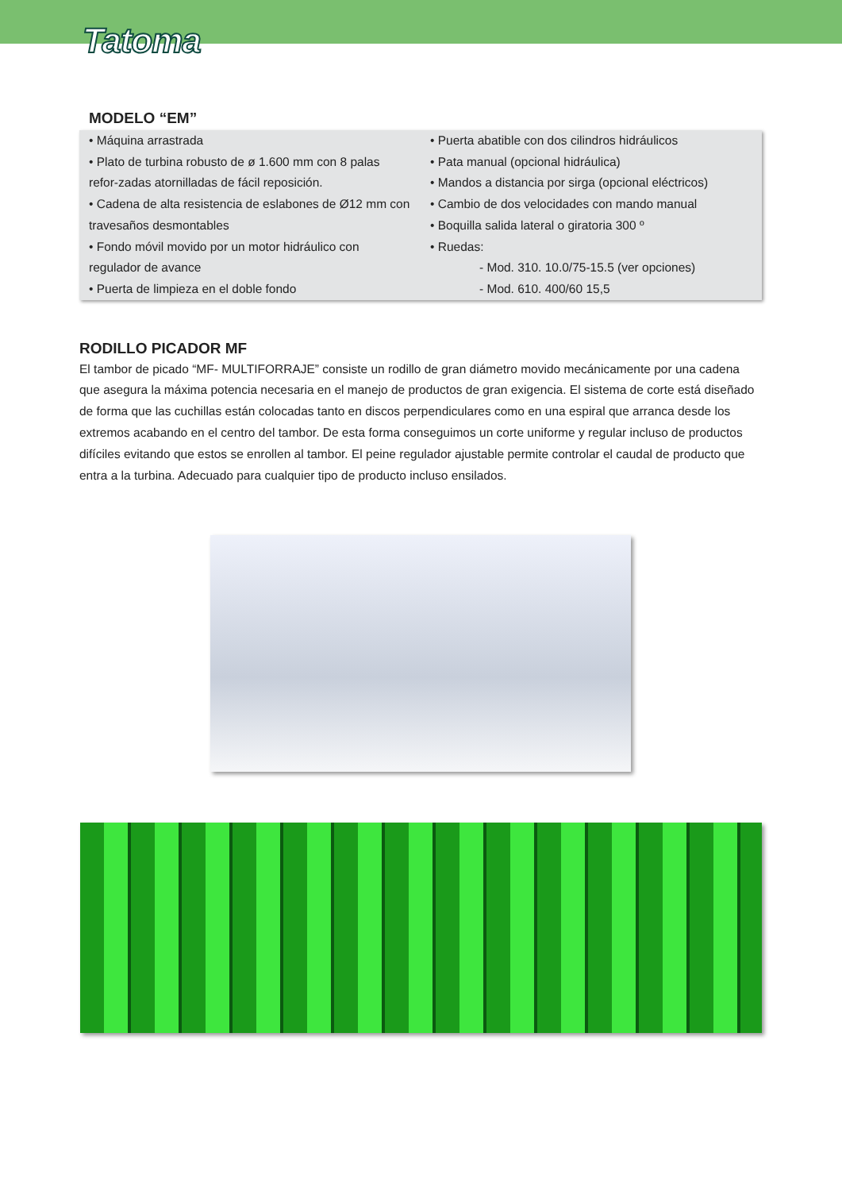Tatoma
MODELO “EM”
• Máquina arrastrada
• Plato de turbina robusto de ø 1.600 mm con 8 palas refor-zadas atornilladas de fácil reposición.
• Cadena de alta resistencia de eslabones de Ø12 mm con travesaños desmontables
• Fondo móvil movido por un motor hidráulico con regulador de avance
• Puerta de limpieza en el doble fondo
• Puerta abatible con dos cilindros hidráulicos
• Pata manual (opcional hidráulica)
• Mandos a distancia por sirga (opcional eléctricos)
• Cambio de dos velocidades con mando manual
• Boquilla salida lateral o giratoria 300 º
• Ruedas:
- Mod. 310. 10.0/75-15.5 (ver opciones)
- Mod. 610. 400/60 15,5
RODILLO PICADOR MF
El tambor de picado “MF- MULTIFORRAJE” consiste un rodillo de gran diámetro movido mecánicamente por una cadena que asegura la máxima potencia necesaria en el manejo de productos de gran exigencia. El sistema de corte está diseñado de forma que las cuchillas están colocadas tanto en discos perpendiculares como en una espiral que arranca desde los extremos acabando en el centro del tambor. De esta forma conseguimos un corte uniforme y regular incluso de productos difíciles evitando que estos se enrollen al tambor. El peine regulador ajustable permite controlar el caudal de producto que entra a la turbina. Adecuado para cualquier tipo de producto incluso ensilados.